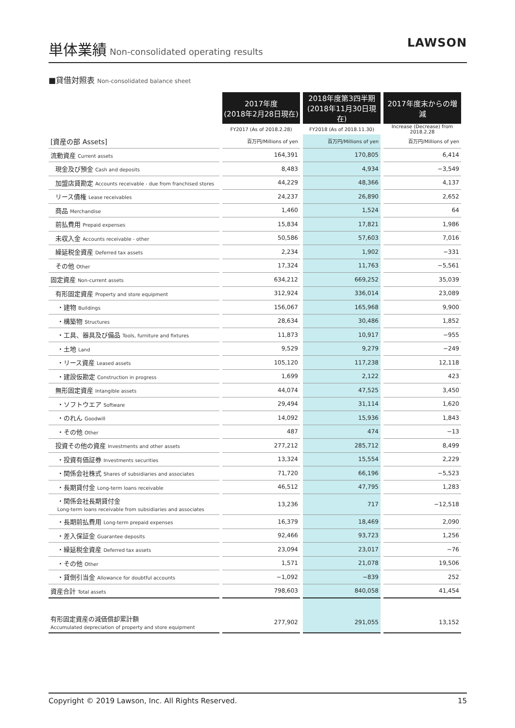単体業績
Non-consolidated operating results
LAWSON
■貸借対照表 Non-consolidated balance sheet
| | 2017年度 (2018年2月28日現在) | 2018年度第3四半期 (2018年11月30日現在) | 2017年度末からの増減 |
| | FY2017 (As of 2018.2.28) | FY2018 (As of 2018.11.30) | Increase (Decrease) from 2018.2.28 |
| [資産の部 Assets] | 百万円/Millions of yen | 百万円/Millions of yen | 百万円/Millions of yen |
| 流動資産 Current assets | 164,391 | 170,805 | 6,414 |
| 現金及び預金 Cash and deposits | 8,483 | 4,934 | −3,549 |
| 加盟店貸勘定 Accounts receivable - due from franchised stores | 44,229 | 48,366 | 4,137 |
| リース債権 Lease receivables | 24,237 | 26,890 | 2,652 |
| 商品 Merchandise | 1,460 | 1,524 | 64 |
| 前払費用 Prepaid expenses | 15,834 | 17,821 | 1,986 |
| 未収入金 Accounts receivable - other | 50,586 | 57,603 | 7,016 |
| 繰延税金資産 Deferred tax assets | 2,234 | 1,902 | −331 |
| その他 Other | 17,324 | 11,763 | −5,561 |
| 固定資産 Non-current assets | 634,212 | 669,252 | 35,039 |
| 有形固定資産 Property and store equipment | 312,924 | 336,014 | 23,089 |
| ・建物 Buildings | 156,067 | 165,968 | 9,900 |
| ・構築物 Structures | 28,634 | 30,486 | 1,852 |
| ・工具、器具及び備品 Tools, furniture and fixtures | 11,873 | 10,917 | −955 |
| ・土地 Land | 9,529 | 9,279 | −249 |
| ・リース資産 Leased assets | 105,120 | 117,238 | 12,118 |
| ・建設仮勘定 Construction in progress | 1,699 | 2,122 | 423 |
| 無形固定資産 Intangible assets | 44,074 | 47,525 | 3,450 |
| ・ソフトウエア Software | 29,494 | 31,114 | 1,620 |
| ・のれん Goodwill | 14,092 | 15,936 | 1,843 |
| ・その他 Other | 487 | 474 | −13 |
| 投資その他の資産 Investments and other assets | 277,212 | 285,712 | 8,499 |
| ・投資有価証券 Investments securities | 13,324 | 15,554 | 2,229 |
| ・関係会社株式 Shares of subsidiaries and associates | 71,720 | 66,196 | −5,523 |
| ・長期貸付金 Long-term loans receivable | 46,512 | 47,795 | 1,283 |
| ・関係会社長期貸付金 Long-term loans receivable from subsidiaries and associates | 13,236 | 717 | −12,518 |
| ・長期前払費用 Long-term prepaid expenses | 16,379 | 18,469 | 2,090 |
| ・差入保証金 Guarantee deposits | 92,466 | 93,723 | 1,256 |
| ・繰延税金資産 Deferred tax assets | 23,094 | 23,017 | −76 |
| ・その他 Other | 1,571 | 21,078 | 19,506 |
| ・貸倒引当金 Allowance for doubtful accounts | −1,092 | −839 | 252 |
| 資産合計 Total assets | 798,603 | 840,058 | 41,454 |
| 有形固定資産の減価償却累計額 Accumulated depreciation of property and store equipment | 277,902 | 291,055 | 13,152 |
Copyright © 2019 Lawson, Inc. All Rights Reserved. 15